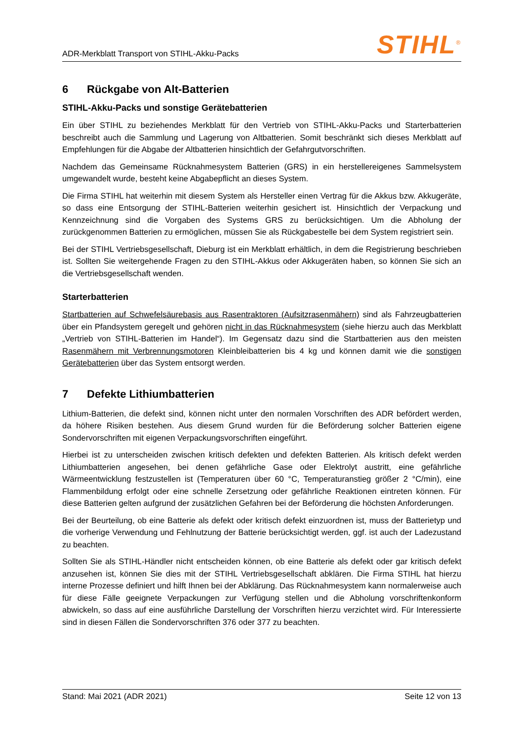ADR-Merkblatt Transport von STIHL-Akku-Packs
STIHL<sup>®</sup>
6 Rückgabe von Alt-Batterien
STIHL-Akku-Packs und sonstige Gerätebatterien
Ein über STIHL zu beziehendes Merkblatt für den Vertrieb von STIHL-Akku-Packs und Starterbatterien beschreibt auch die Sammlung und Lagerung von Altbatterien. Somit beschränkt sich dieses Merkblatt auf Empfehlungen für die Abgabe der Altbatterien hinsichtlich der Gefahrgutvorschriften.
Nachdem das Gemeinsame Rücknahmesystem Batterien (GRS) in ein herstellereigenes Sammelsystem umgewandelt wurde, besteht keine Abgabepflicht an dieses System.
Die Firma STIHL hat weiterhin mit diesem System als Hersteller einen Vertrag für die Akkus bzw. Akkugeräte, so dass eine Entsorgung der STIHL-Batterien weiterhin gesichert ist. Hinsichtlich der Verpackung und Kennzeichnung sind die Vorgaben des Systems GRS zu berücksichtigen. Um die Abholung der zurückgenommen Batterien zu ermöglichen, müssen Sie als Rückgabestelle bei dem System registriert sein.
Bei der STIHL Vertriebsgesellschaft, Dieburg ist ein Merkblatt erhältlich, in dem die Registrierung beschrieben ist. Sollten Sie weitergehende Fragen zu den STIHL-Akkus oder Akkugeräten haben, so können Sie sich an die Vertriebsgesellschaft wenden.
Starterbatterien
Startbatterien auf Schwefelsäurebasis aus Rasentraktoren (Aufsitzrasenmähern) sind als Fahrzeugbatterien über ein Pfandsystem geregelt und gehören nicht in das Rücknahmesystem (siehe hierzu auch das Merkblatt „Vertrieb von STIHL-Batterien im Handel“). Im Gegensatz dazu sind die Startbatterien aus den meisten Rasenmähern mit Verbrennungsmotoren Kleinbleibatterien bis 4 kg und können damit wie die sonstigen Gerätebatterien über das System entsorgt werden.
7 Defekte Lithiumbatterien
Lithium-Batterien, die defekt sind, können nicht unter den normalen Vorschriften des ADR befördert werden, da höhere Risiken bestehen. Aus diesem Grund wurden für die Beförderung solcher Batterien eigene Sondervorschriften mit eigenen Verpackungsvorschriften eingeführt.
Hierbei ist zu unterscheiden zwischen kritisch defekten und defekten Batterien. Als kritisch defekt werden Lithiumbatterien angesehen, bei denen gefährliche Gase oder Elektrolyt austritt, eine gefährliche Wärmeentwicklung festzustellen ist (Temperaturen über 60 °C, Temperaturanstieg größer 2 °C/min), eine Flammenbildung erfolgt oder eine schnelle Zersetzung oder gefährliche Reaktionen eintreten können. Für diese Batterien gelten aufgrund der zusätzlichen Gefahren bei der Beförderung die höchsten Anforderungen.
Bei der Beurteilung, ob eine Batterie als defekt oder kritisch defekt einzuordnen ist, muss der Batterietyp und die vorherige Verwendung und Fehlnutzung der Batterie berücksichtigt werden, ggf. ist auch der Ladezustand zu beachten.
Sollten Sie als STIHL-Händler nicht entscheiden können, ob eine Batterie als defekt oder gar kritisch defekt anzusehen ist, können Sie dies mit der STIHL Vertriebsgesellschaft abklären. Die Firma STIHL hat hierzu interne Prozesse definiert und hilft Ihnen bei der Abklärung. Das Rücknahmesystem kann normalerweise auch für diese Fälle geeignete Verpackungen zur Verfügung stellen und die Abholung vorschriftenkonform abwickeln, so dass auf eine ausführliche Darstellung der Vorschriften hierzu verzichtet wird. Für Interessierte sind in diesen Fällen die Sondervorschriften 376 oder 377 zu beachten.
Stand: Mai 2021 (ADR 2021) Seite 12 von 13